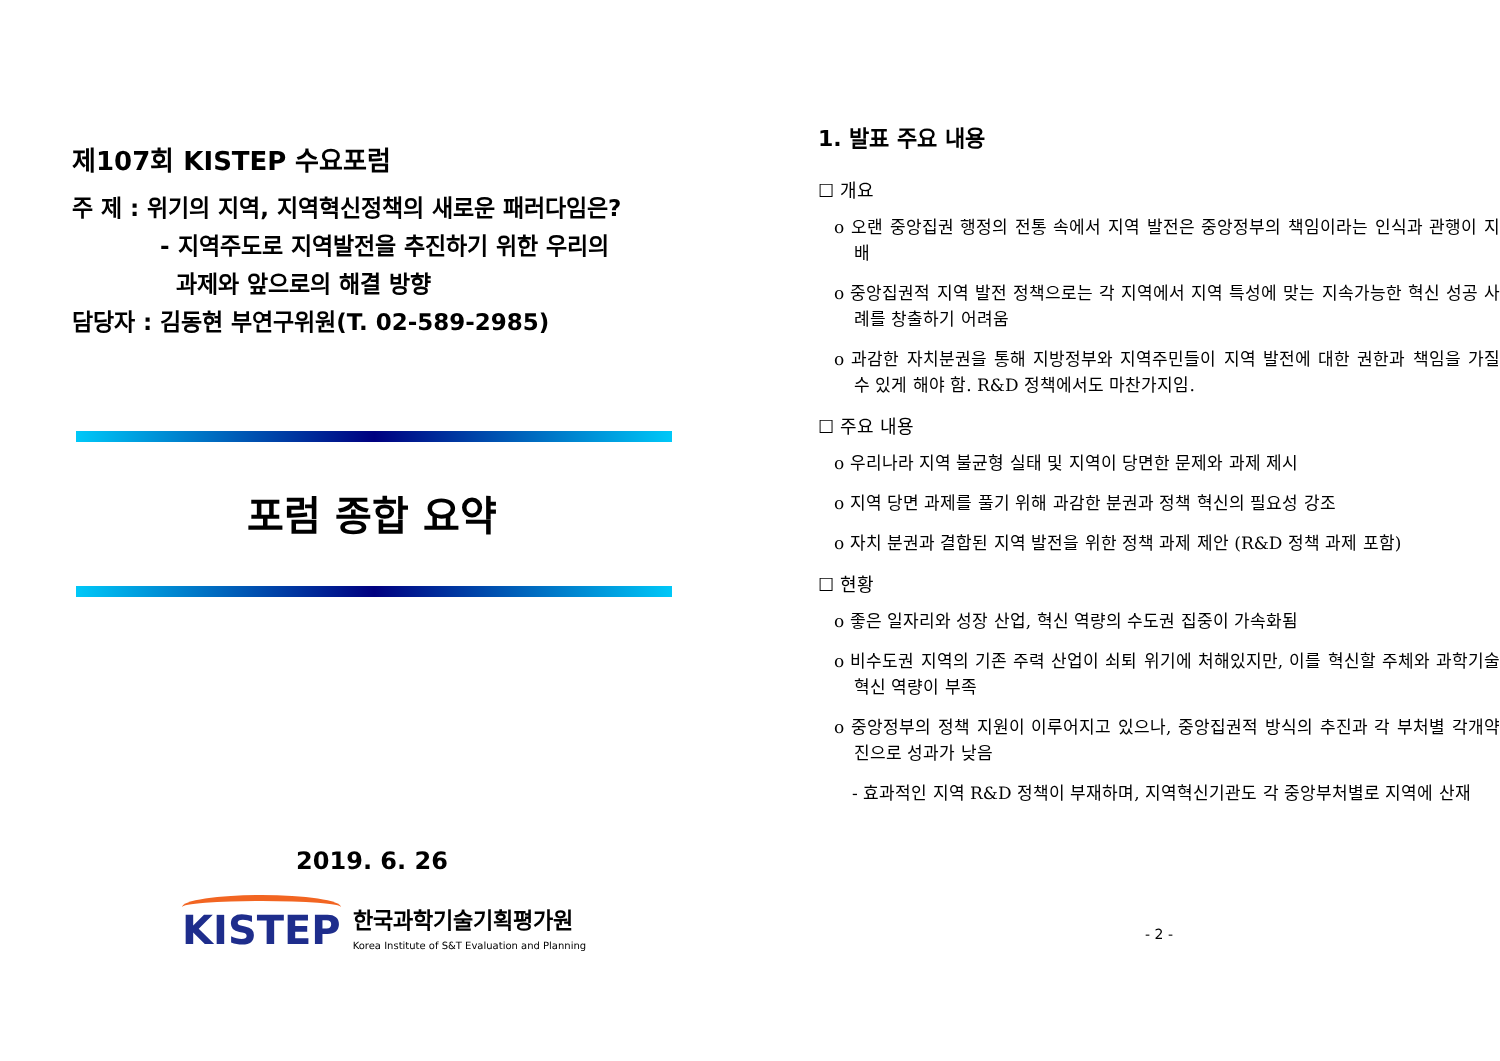제107회 KISTEP 수요포럼
주 제 : 위기의 지역, 지역혁신정책의 새로운 패러다임은?
- 지역주도로 지역발전을 추진하기 위한 우리의
과제와 앞으로의 해결 방향
담당자 : 김동현 부연구위원(T. 02-589-2985)
포럼 종합 요약
2019. 6. 26
KISTEP 한국과학기술기획평가원
Korea Institute of S&T Evaluation and Planning
1. 발표 주요 내용
☐ 개요
o 오랜 중앙집권 행정의 전통 속에서 지역 발전은 중앙정부의 책임이라는 인식과 관행이 지배
o 중앙집권적 지역 발전 정책으로는 각 지역에서 지역 특성에 맞는 지속가능한 혁신 성공 사례를 창출하기 어려움
o 과감한 자치분권을 통해 지방정부와 지역주민들이 지역 발전에 대한 권한과 책임을 가질 수 있게 해야 함. R&D 정책에서도 마찬가지임.
☐ 주요 내용
o 우리나라 지역 불균형 실태 및 지역이 당면한 문제와 과제 제시
o 지역 당면 과제를 풀기 위해 과감한 분권과 정책 혁신의 필요성 강조
o 자치 분권과 결합된 지역 발전을 위한 정책 과제 제안 (R&D 정책 과제 포함)
☐ 현황
o 좋은 일자리와 성장 산업, 혁신 역량의 수도권 집중이 가속화됨
o 비수도권 지역의 기존 주력 산업이 쇠퇴 위기에 처해있지만, 이를 혁신할 주체와 과학기술 혁신 역량이 부족
o 중앙정부의 정책 지원이 이루어지고 있으나, 중앙집권적 방식의 추진과 각 부처별 각개약진으로 성과가 낮음
- 효과적인 지역 R&D 정책이 부재하며, 지역혁신기관도 각 중앙부처별로 지역에 산재
- 2 -